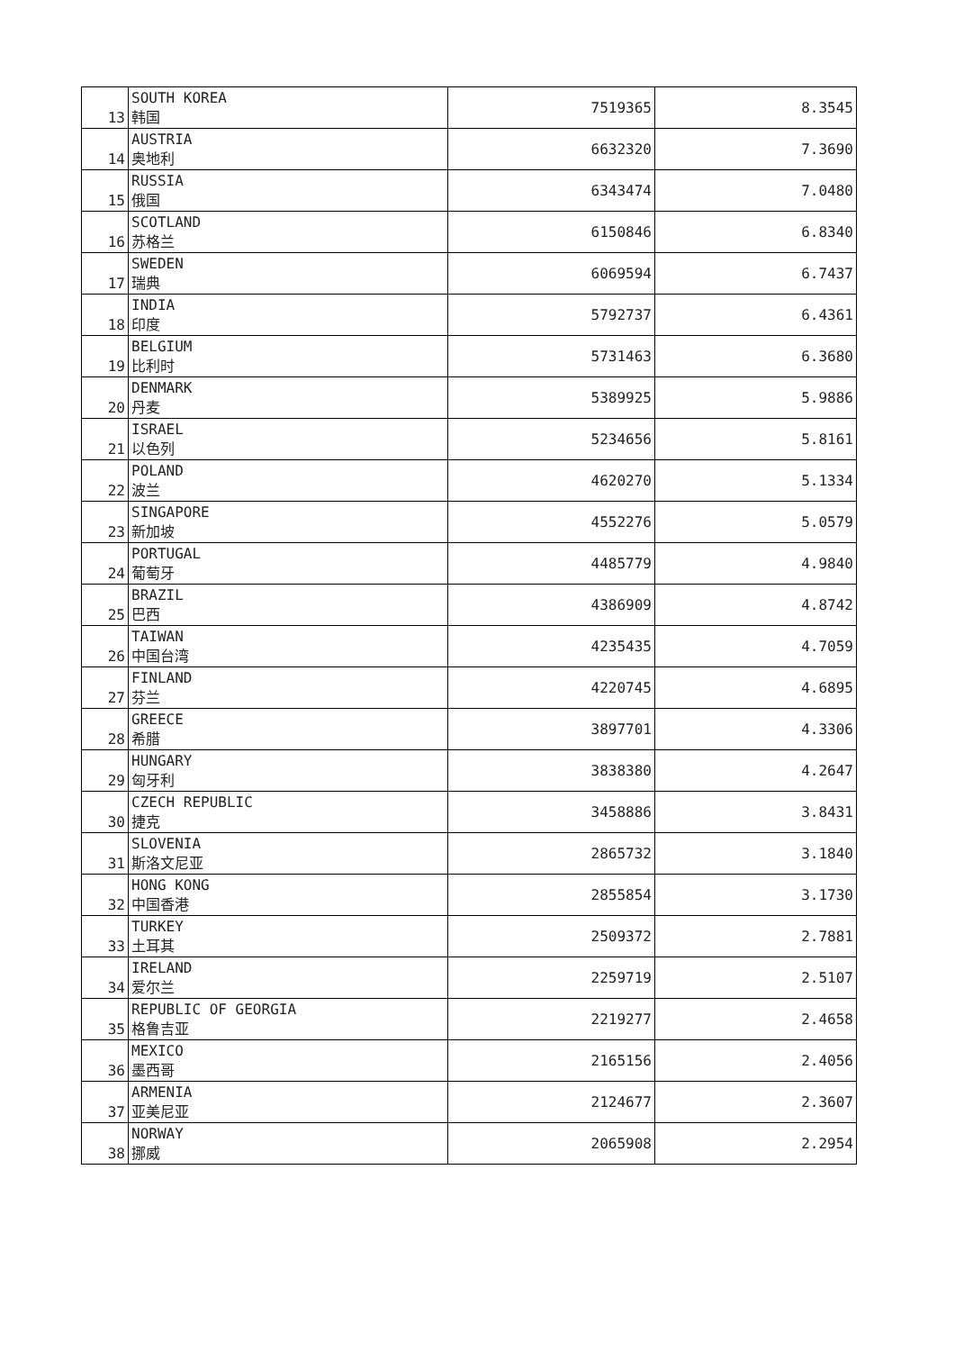| 13 | SOUTH KOREA 韩国 | 7519365 | 8.3545 |
| 14 | AUSTRIA 奥地利 | 6632320 | 7.3690 |
| 15 | RUSSIA 俄国 | 6343474 | 7.0480 |
| 16 | SCOTLAND 苏格兰 | 6150846 | 6.8340 |
| 17 | SWEDEN 瑞典 | 6069594 | 6.7437 |
| 18 | INDIA 印度 | 5792737 | 6.4361 |
| 19 | BELGIUM 比利时 | 5731463 | 6.3680 |
| 20 | DENMARK 丹麦 | 5389925 | 5.9886 |
| 21 | ISRAEL 以色列 | 5234656 | 5.8161 |
| 22 | POLAND 波兰 | 4620270 | 5.1334 |
| 23 | SINGAPORE 新加坡 | 4552276 | 5.0579 |
| 24 | PORTUGAL 葡萄牙 | 4485779 | 4.9840 |
| 25 | BRAZIL 巴西 | 4386909 | 4.8742 |
| 26 | TAIWAN 中国台湾 | 4235435 | 4.7059 |
| 27 | FINLAND 芬兰 | 4220745 | 4.6895 |
| 28 | GREECE 希腊 | 3897701 | 4.3306 |
| 29 | HUNGARY 匈牙利 | 3838380 | 4.2647 |
| 30 | CZECH REPUBLIC 捷克 | 3458886 | 3.8431 |
| 31 | SLOVENIA 斯洛文尼亚 | 2865732 | 3.1840 |
| 32 | HONG KONG 中国香港 | 2855854 | 3.1730 |
| 33 | TURKEY 土耳其 | 2509372 | 2.7881 |
| 34 | IRELAND 爱尔兰 | 2259719 | 2.5107 |
| 35 | REPUBLIC OF GEORGIA 格鲁吉亚 | 2219277 | 2.4658 |
| 36 | MEXICO 墨西哥 | 2165156 | 2.4056 |
| 37 | ARMENIA 亚美尼亚 | 2124677 | 2.3607 |
| 38 | NORWAY 挪威 | 2065908 | 2.2954 |